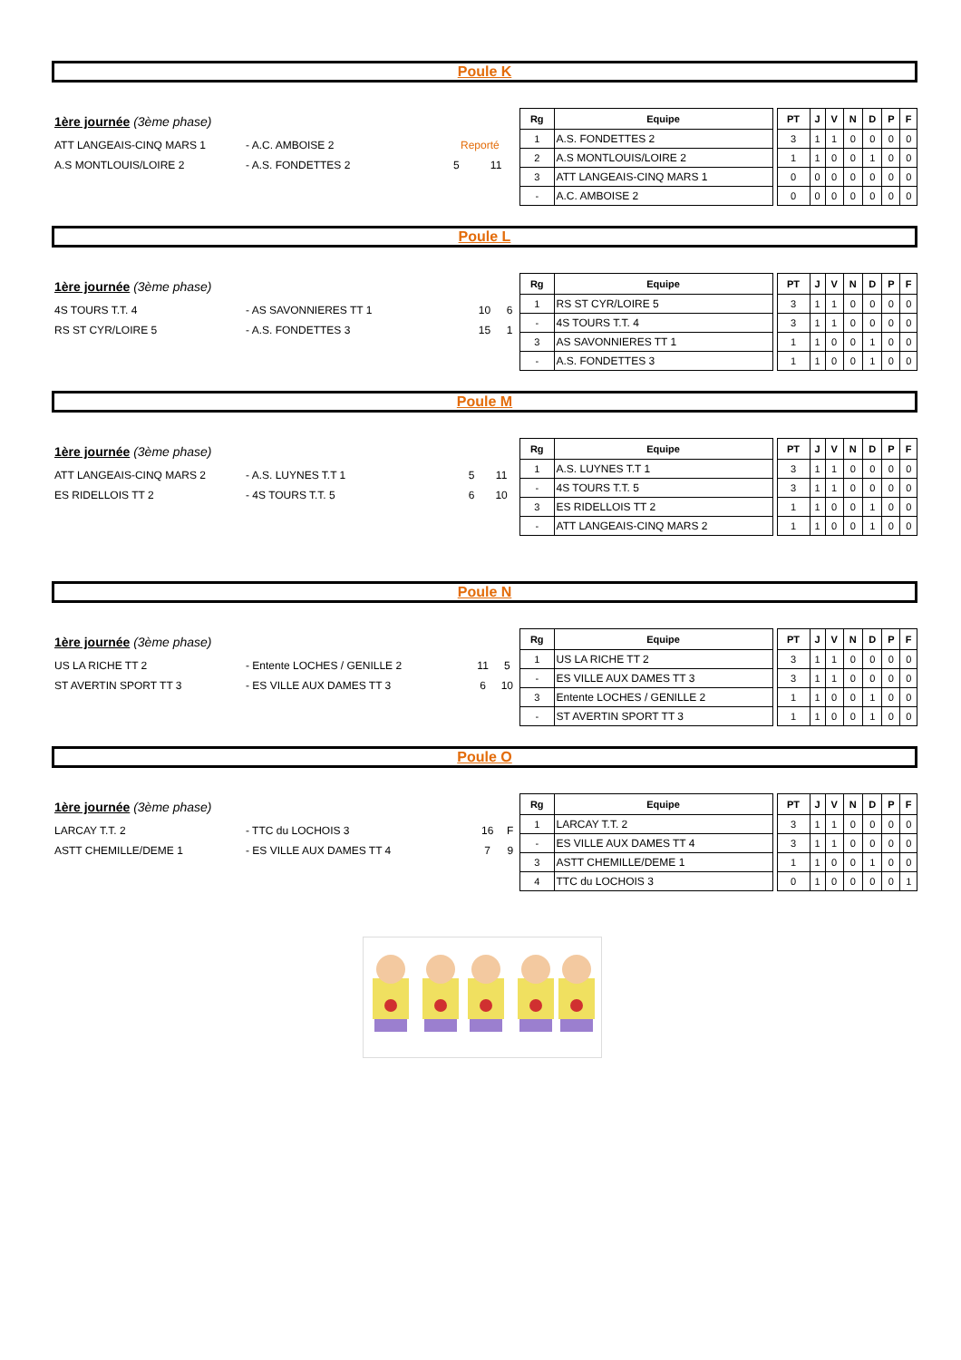Poule K
| 1ère journée (3ème phase) | | | |
| ATT LANGEAIS-CINQ MARS 1 | - A.C. AMBOISE 2 | Reporté | |
| A.S MONTLOUIS/LOIRE 2 | - A.S. FONDETTES 2 | 5 | 11 |
| Rg | Equipe | | PT | J | V | N | D | P | F |
| --- | --- | --- | --- | --- | --- | --- | --- | --- | --- |
| 1 | A.S. FONDETTES 2 | | 3 | 1 | 1 | 0 | 0 | 0 | 0 |
| 2 | A.S MONTLOUIS/LOIRE 2 | | 1 | 1 | 0 | 0 | 1 | 0 | 0 |
| 3 | ATT LANGEAIS-CINQ MARS 1 | | 0 | 0 | 0 | 0 | 0 | 0 | 0 |
| - | A.C. AMBOISE 2 | | 0 | 0 | 0 | 0 | 0 | 0 | 0 |
Poule L
| 1ère journée (3ème phase) | | | |
| 4S TOURS T.T. 4 | - AS SAVONNIERES TT 1 | 10 | 6 |
| RS ST CYR/LOIRE 5 | - A.S. FONDETTES 3 | 15 | 1 |
| Rg | Equipe | | PT | J | V | N | D | P | F |
| --- | --- | --- | --- | --- | --- | --- | --- | --- | --- |
| 1 | RS ST CYR/LOIRE 5 | | 3 | 1 | 1 | 0 | 0 | 0 | 0 |
| - | 4S TOURS T.T. 4 | | 3 | 1 | 1 | 0 | 0 | 0 | 0 |
| 3 | AS SAVONNIERES TT 1 | | 1 | 1 | 0 | 0 | 1 | 0 | 0 |
| - | A.S. FONDETTES 3 | | 1 | 1 | 0 | 0 | 1 | 0 | 0 |
Poule M
| 1ère journée (3ème phase) | | | |
| ATT LANGEAIS-CINQ MARS 2 | - A.S. LUYNES T.T 1 | 5 | 11 |
| ES RIDELLOIS TT 2 | - 4S TOURS T.T. 5 | 6 | 10 |
| Rg | Equipe | | PT | J | V | N | D | P | F |
| --- | --- | --- | --- | --- | --- | --- | --- | --- | --- |
| 1 | A.S. LUYNES T.T 1 | | 3 | 1 | 1 | 0 | 0 | 0 | 0 |
| - | 4S TOURS T.T. 5 | | 3 | 1 | 1 | 0 | 0 | 0 | 0 |
| 3 | ES RIDELLOIS TT 2 | | 1 | 1 | 0 | 0 | 1 | 0 | 0 |
| - | ATT LANGEAIS-CINQ MARS 2 | | 1 | 1 | 0 | 0 | 1 | 0 | 0 |
Poule N
| 1ère journée (3ème phase) | | | |
| US LA RICHE TT 2 | - Entente LOCHES / GENILLE 2 | 11 | 5 |
| ST AVERTIN SPORT TT 3 | - ES VILLE AUX DAMES TT 3 | 6 | 10 |
| Rg | Equipe | | PT | J | V | N | D | P | F |
| --- | --- | --- | --- | --- | --- | --- | --- | --- | --- |
| 1 | US LA RICHE TT 2 | | 3 | 1 | 1 | 0 | 0 | 0 | 0 |
| - | ES VILLE AUX DAMES TT 3 | | 3 | 1 | 1 | 0 | 0 | 0 | 0 |
| 3 | Entente LOCHES / GENILLE 2 | | 1 | 1 | 0 | 0 | 1 | 0 | 0 |
| - | ST AVERTIN SPORT TT 3 | | 1 | 1 | 0 | 0 | 1 | 0 | 0 |
Poule O
| 1ère journée (3ème phase) | | | |
| LARCAY T.T. 2 | - TTC du LOCHOIS 3 | 16 | F |
| ASTT CHEMILLE/DEME 1 | - ES VILLE AUX DAMES TT 4 | 7 | 9 |
| Rg | Equipe | | PT | J | V | N | D | P | F |
| --- | --- | --- | --- | --- | --- | --- | --- | --- | --- |
| 1 | LARCAY T.T. 2 | | 3 | 1 | 1 | 0 | 0 | 0 | 0 |
| - | ES VILLE AUX DAMES TT 4 | | 3 | 1 | 1 | 0 | 0 | 0 | 0 |
| 3 | ASTT CHEMILLE/DEME 1 | | 1 | 1 | 0 | 0 | 1 | 0 | 0 |
| 4 | TTC du LOCHOIS 3 | | 0 | 1 | 0 | 0 | 0 | 0 | 1 |